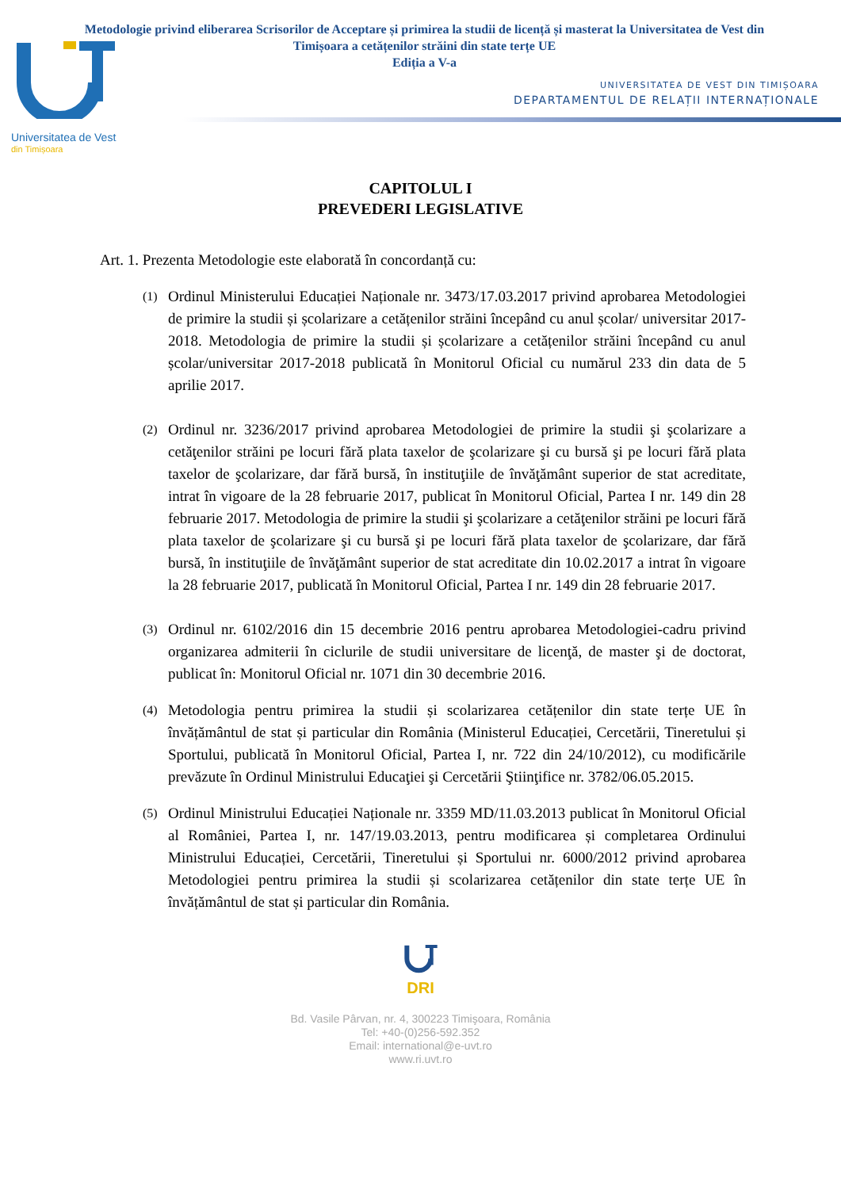Metodologie privind eliberarea Scrisorilor de Acceptare și primirea la studii de licență și masterat la Universitatea de Vest din Timișoara a cetățenilor străini din state terțe UE
Ediția a V-a
UNIVERSITATEA DE VEST DIN TIMIȘOARA
DEPARTAMENTUL DE RELAȚII INTERNAȚIONALE
Universitatea de Vest
din Timișoara
CAPITOLUL I
PREVEDERI LEGISLATIVE
Art. 1. Prezenta Metodologie este elaborată în concordanță cu:
(1)
Ordinul Ministerului Educației Naționale nr. 3473/17.03.2017 privind aprobarea Metodologiei de primire la studii și școlarizare a cetățenilor străini începând cu anul școlar/ universitar 2017-2018. Metodologia de primire la studii și școlarizare a cetățenilor străini începând cu anul școlar/universitar 2017-2018 publicată în Monitorul Oficial cu numărul 233 din data de 5 aprilie 2017.
(2)
Ordinul nr. 3236/2017 privind aprobarea Metodologiei de primire la studii şi şcolarizare a cetăţenilor străini pe locuri fără plata taxelor de şcolarizare şi cu bursă şi pe locuri fără plata taxelor de şcolarizare, dar fără bursă, în instituţiile de învăţământ superior de stat acreditate, intrat în vigoare de la 28 februarie 2017, publicat în Monitorul Oficial, Partea I nr. 149 din 28 februarie 2017. Metodologia de primire la studii şi şcolarizare a cetăţenilor străini pe locuri fără plata taxelor de şcolarizare şi cu bursă şi pe locuri fără plata taxelor de şcolarizare, dar fără bursă, în instituţiile de învăţământ superior de stat acreditate din 10.02.2017 a intrat în vigoare la 28 februarie 2017, publicată în Monitorul Oficial, Partea I nr. 149 din 28 februarie 2017.
(3)
Ordinul nr. 6102/2016 din 15 decembrie 2016 pentru aprobarea Metodologiei-cadru privind organizarea admiterii în ciclurile de studii universitare de licenţă, de master şi de doctorat, publicat în: Monitorul Oficial nr. 1071 din 30 decembrie 2016.
(4)
Metodologia pentru primirea la studii și scolarizarea cetățenilor din state terțe UE în învățământul de stat și particular din România (Ministerul Educației, Cercetării, Tineretului și Sportului, publicată în Monitorul Oficial, Partea I, nr. 722 din 24/10/2012), cu modificările prevăzute în Ordinul Ministrului Educaţiei şi Cercetării Ştiinţifice nr. 3782/06.05.2015.
(5)
Ordinul Ministrului Educației Naționale nr. 3359 MD/11.03.2013 publicat în Monitorul Oficial al României, Partea I, nr. 147/19.03.2013, pentru modificarea și completarea Ordinului Ministrului Educației, Cercetării, Tineretului și Sportului nr. 6000/2012 privind aprobarea Metodologiei pentru primirea la studii și scolarizarea cetățenilor din state terțe UE în învățământul de stat și particular din România.
DRI
Bd. Vasile Pârvan, nr. 4, 300223 Timişoara, România
Tel: +40-(0)256-592.352
Email: international@e-uvt.ro
www.ri.uvt.ro